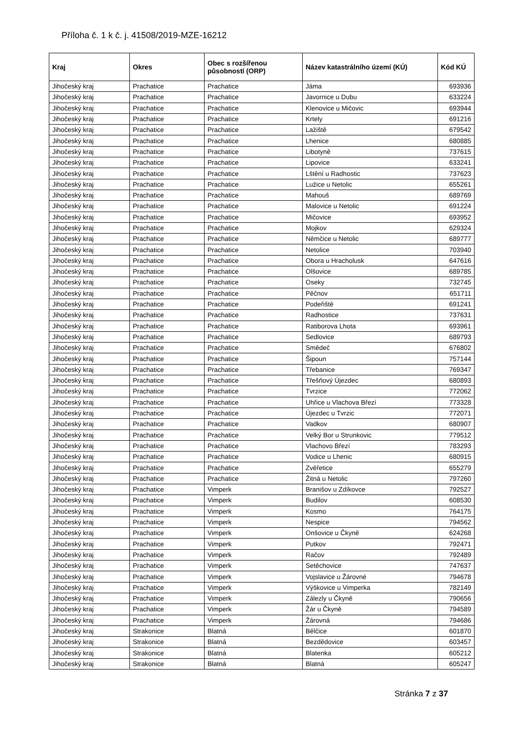Příloha č. 1 k č. j. 41508/2019-MZE-16212
| Kraj | Okres | Obec s rozšířenou působností (ORP) | Název katastrálního území (KÚ) | Kód KÚ |
| --- | --- | --- | --- | --- |
| Jihočeský kraj | Prachatice | Prachatice | Jáma | 693936 |
| Jihočeský kraj | Prachatice | Prachatice | Javornice u Dubu | 633224 |
| Jihočeský kraj | Prachatice | Prachatice | Klenovice u Mičovic | 693944 |
| Jihočeský kraj | Prachatice | Prachatice | Krtely | 691216 |
| Jihočeský kraj | Prachatice | Prachatice | Lažiště | 679542 |
| Jihočeský kraj | Prachatice | Prachatice | Lhenice | 680885 |
| Jihočeský kraj | Prachatice | Prachatice | Libotyně | 737615 |
| Jihočeský kraj | Prachatice | Prachatice | Lipovice | 633241 |
| Jihočeský kraj | Prachatice | Prachatice | Lštění u Radhostic | 737623 |
| Jihočeský kraj | Prachatice | Prachatice | Lužice u Netolic | 655261 |
| Jihočeský kraj | Prachatice | Prachatice | Mahouš | 689769 |
| Jihočeský kraj | Prachatice | Prachatice | Malovice u Netolic | 691224 |
| Jihočeský kraj | Prachatice | Prachatice | Mičovice | 693952 |
| Jihočeský kraj | Prachatice | Prachatice | Mojkov | 629324 |
| Jihočeský kraj | Prachatice | Prachatice | Němčice u Netolic | 689777 |
| Jihočeský kraj | Prachatice | Prachatice | Netolice | 703940 |
| Jihočeský kraj | Prachatice | Prachatice | Obora u Hracholusk | 647616 |
| Jihočeský kraj | Prachatice | Prachatice | Olšovice | 689785 |
| Jihočeský kraj | Prachatice | Prachatice | Oseky | 732745 |
| Jihočeský kraj | Prachatice | Prachatice | Pěčnov | 651711 |
| Jihočeský kraj | Prachatice | Prachatice | Podeřiště | 691241 |
| Jihočeský kraj | Prachatice | Prachatice | Radhostice | 737631 |
| Jihočeský kraj | Prachatice | Prachatice | Ratiborova Lhota | 693961 |
| Jihočeský kraj | Prachatice | Prachatice | Sedlovice | 689793 |
| Jihočeský kraj | Prachatice | Prachatice | Smědeč | 676802 |
| Jihočeský kraj | Prachatice | Prachatice | Šipoun | 757144 |
| Jihočeský kraj | Prachatice | Prachatice | Třebanice | 769347 |
| Jihočeský kraj | Prachatice | Prachatice | Třešňový Újezdec | 680893 |
| Jihočeský kraj | Prachatice | Prachatice | Tvrzice | 772062 |
| Jihočeský kraj | Prachatice | Prachatice | Uhřice u Vlachova Březí | 773328 |
| Jihočeský kraj | Prachatice | Prachatice | Újezdec u Tvrzic | 772071 |
| Jihočeský kraj | Prachatice | Prachatice | Vadkov | 680907 |
| Jihočeský kraj | Prachatice | Prachatice | Velký Bor u Strunkovic | 779512 |
| Jihočeský kraj | Prachatice | Prachatice | Vlachovo Březí | 783293 |
| Jihočeský kraj | Prachatice | Prachatice | Vodice u Lhenic | 680915 |
| Jihočeský kraj | Prachatice | Prachatice | Zvěřetice | 655279 |
| Jihočeský kraj | Prachatice | Prachatice | Žitná u Netolic | 797260 |
| Jihočeský kraj | Prachatice | Vimperk | Branišov u Zdíkovce | 792527 |
| Jihočeský kraj | Prachatice | Vimperk | Budilov | 608530 |
| Jihočeský kraj | Prachatice | Vimperk | Kosmo | 764175 |
| Jihočeský kraj | Prachatice | Vimperk | Nespice | 794562 |
| Jihočeský kraj | Prachatice | Vimperk | Onšovice u Čkyně | 624268 |
| Jihočeský kraj | Prachatice | Vimperk | Putkov | 792471 |
| Jihočeský kraj | Prachatice | Vimperk | Račov | 792489 |
| Jihočeský kraj | Prachatice | Vimperk | Setěchovice | 747637 |
| Jihočeský kraj | Prachatice | Vimperk | Vojslavice u Žárovné | 794678 |
| Jihočeský kraj | Prachatice | Vimperk | Výškovice u Vimperka | 782149 |
| Jihočeský kraj | Prachatice | Vimperk | Zálezly u Čkyně | 790656 |
| Jihočeský kraj | Prachatice | Vimperk | Žár u Čkyně | 794589 |
| Jihočeský kraj | Prachatice | Vimperk | Žárovná | 794686 |
| Jihočeský kraj | Strakonice | Blatná | Bělčice | 601870 |
| Jihočeský kraj | Strakonice | Blatná | Bezdědovice | 603457 |
| Jihočeský kraj | Strakonice | Blatná | Blatenka | 605212 |
| Jihočeský kraj | Strakonice | Blatná | Blatná | 605247 |
Stránka 7 z 37